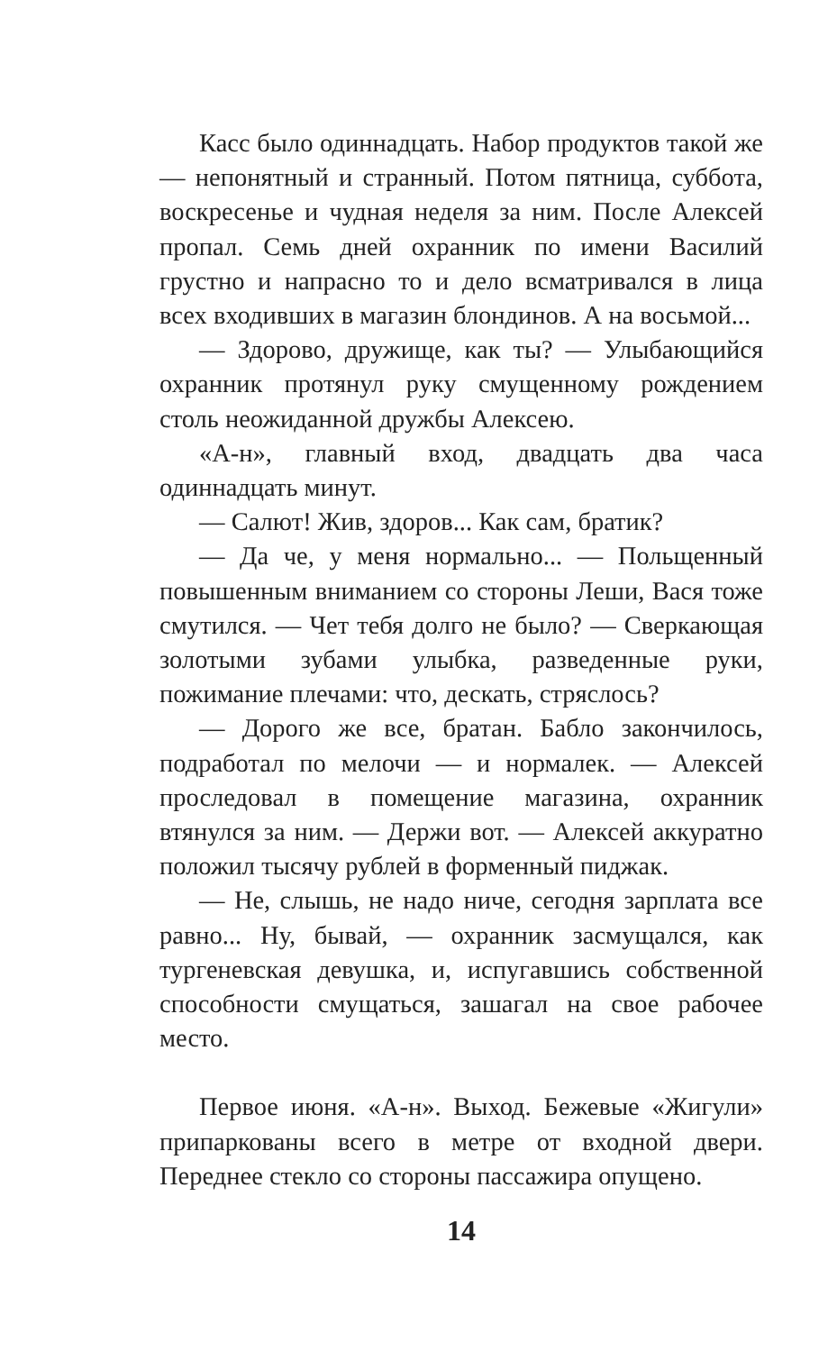Касс было одиннадцать. Набор продуктов такой же — непонятный и странный. Потом пятница, суббота, воскресенье и чудная неделя за ним. После Алексей пропал. Семь дней охранник по имени Василий грустно и напрасно то и дело всматривался в лица всех входивших в магазин блондинов. А на восьмой...
— Здорово, дружище, как ты? — Улыбающийся охранник протянул руку смущенному рождением столь неожиданной дружбы Алексею.
«А-н», главный вход, двадцать два часа одиннадцать минут.
— Салют! Жив, здоров... Как сам, братик?
— Да че, у меня нормально... — Польщенный повышенным вниманием со стороны Леши, Вася тоже смутился. — Чет тебя долго не было? — Сверкающая золотыми зубами улыбка, разведенные руки, пожимание плечами: что, дескать, стряслось?
— Дорого же все, братан. Бабло закончилось, подработал по мелочи — и нормалек. — Алексей проследовал в помещение магазина, охранник втянулся за ним. — Держи вот. — Алексей аккуратно положил тысячу рублей в форменный пиджак.
— Не, слышь, не надо ниче, сегодня зарплата все равно... Ну, бывай, — охранник засмущался, как тургеневская девушка, и, испугавшись собственной способности смущаться, зашагал на свое рабочее место.
Первое июня. «А-н». Выход. Бежевые «Жигули» припаркованы всего в метре от входной двери. Переднее стекло со стороны пассажира опущено.
14